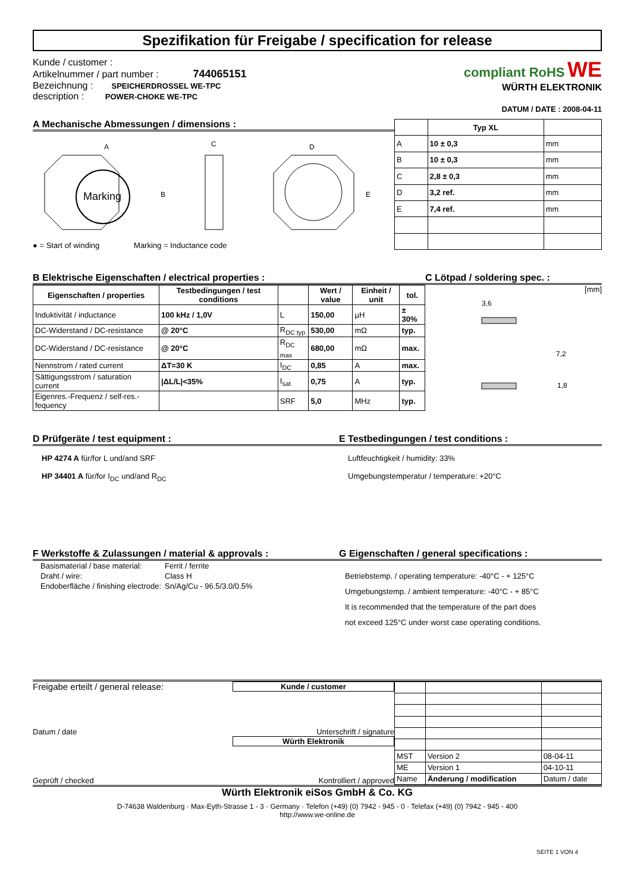Spezifikation für Freigabe / specification for release
Kunde / customer :
Artikelnummer / part number : 744065151
Bezeichnung : SPEICHERDROSSEL WE-TPC
description : POWER-CHOKE WE-TPC
compliant RoHS WE
WÜRTH ELEKTRONIK
DATUM / DATE : 2008-04-11
A Mechanische Abmessungen / dimensions :
Marking
A
B
C
D
E
● = Start of winding Marking = Inductance code
| | Typ XL | |
| A | 10 ± 0,3 | mm |
| B | 10 ± 0,3 | mm |
| C | 2,8 ± 0,3 | mm |
| D | 3,2 ref. | mm |
| E | 7,4 ref. | mm |
B Elektrische Eigenschaften / electrical properties :
| Eigenschaften / properties | Testbedingungen / test conditions | | Wert / value | Einheit / unit | tol. |
| --- | --- | --- | --- | --- | --- |
| Induktivität / inductance | 100 kHz / 1,0V | L | 150,00 | µH | ± 30% |
| DC-Widerstand / DC-resistance | @ 20°C | R<sub>DC typ</sub> | 530,00 | mΩ | typ. |
| DC-Widerstand / DC-resistance | @ 20°C | R<sub>DC max</sub> | 680,00 | mΩ | max. |
| Nennstrom / rated current | ΔT=30 K | I<sub>DC</sub> | 0,85 | A | max. |
| Sättigungsstrom / saturation current | /ΔL/L/<35% | I<sub>sat</sub> | 0,75 | A | typ. |
| Eigenres.-Frequenz / self-res.-fequency | | SRF | 5,0 | MHz | typ. |
C Lötpad / soldering spec. :
[mm]
3,6
7,2
1,8
D Prüfgeräte / test equipment :
HP 4274 A für/for L und/and SRF
HP 34401 A für/for I<sub>DC</sub> und/and R<sub>DC</sub>
E Testbedingungen / test conditions :
Luftfeuchtigkeit / humidity: 33%
Umgebungstemperatur / temperature: +20°C
F Werkstoffe & Zulassungen / material & approvals :
| Basismaterial / base material: | Ferrit / ferrite |
| Draht / wire: | Class H |
| Endoberfläche / finishing electrode: | Sn/Ag/Cu - 96.5/3.0/0.5% |
G Eigenschaften / general specifications :
Betriebstemp. / operating temperature: -40°C - + 125°C
Umgebungstemp. / ambient temperature: -40°C - + 85°C
It is recommended that the temperature of the part does
not exceed 125°C under worst case operating conditions.
Freigabe erteilt / general release: Kunde / customer
Datum / date Unterschrift / signature
Würth Elektronik
Geprüft / checked Kontrolliert / approved
| MST | Version 2 | 08-04-11 |
| ME | Version 1 | 04-10-11 |
| Name | Änderung / modification | Datum / date |
Würth Elektronik eiSos GmbH & Co. KG
D-74638 Waldenburg · Max-Eyth-Strasse 1 - 3 · Germany · Telefon (+49) (0) 7942 - 945 - 0 · Telefax (+49) (0) 7942 - 945 - 400
http://www.we-online.de
SEITE 1 VON 4